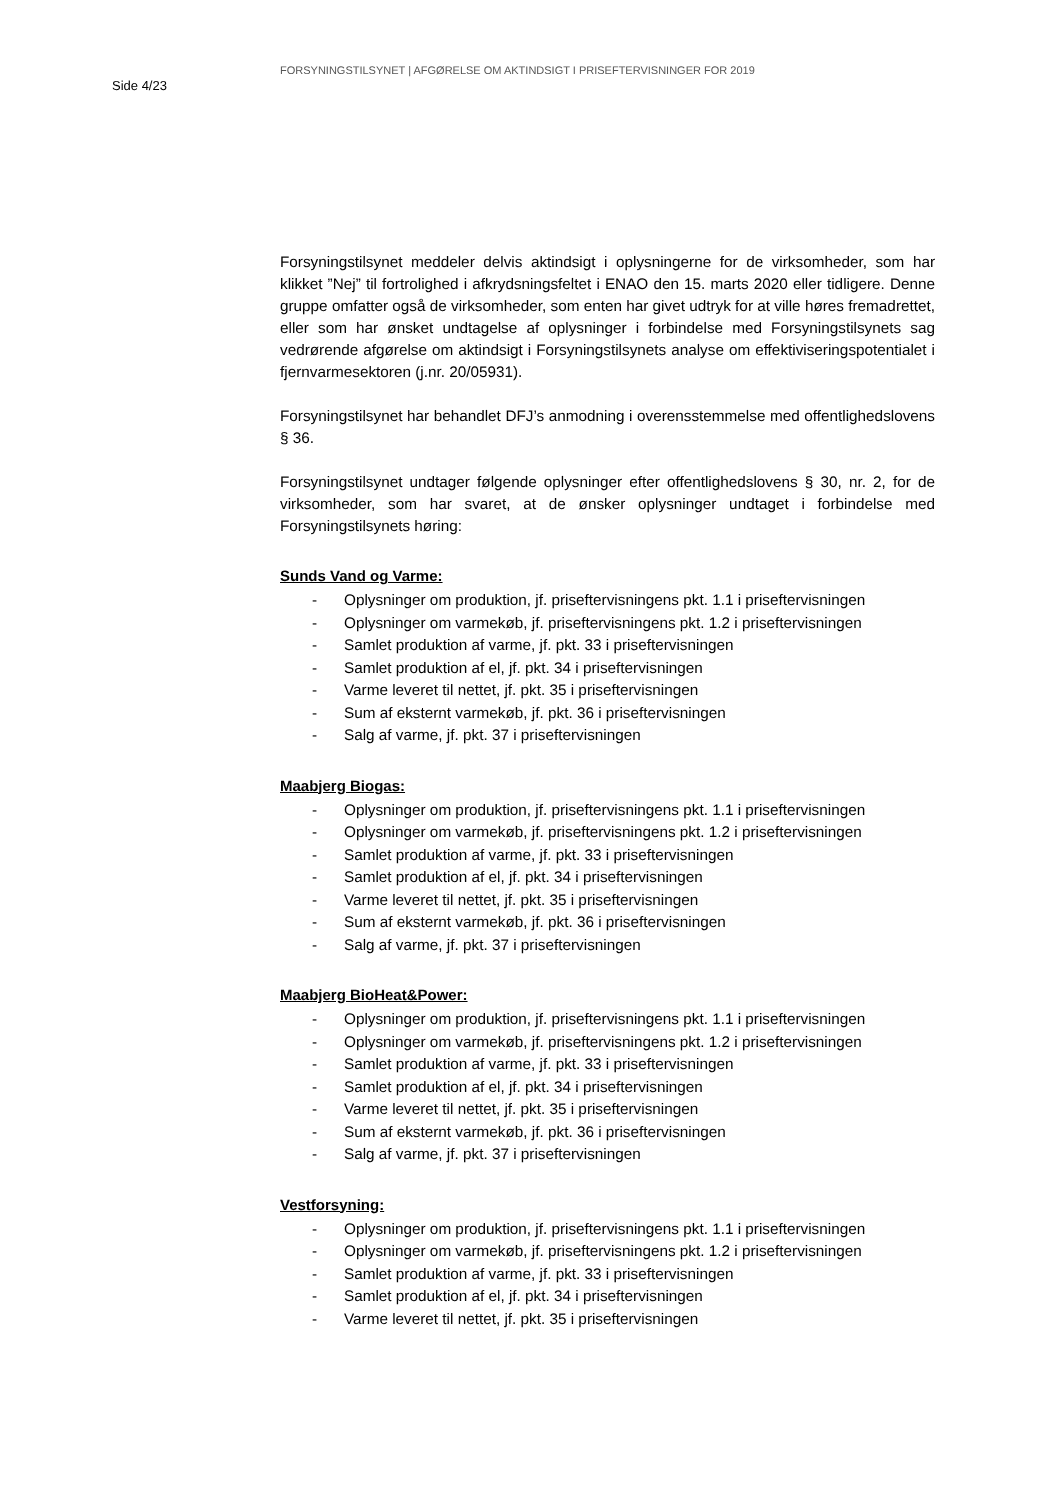Side 4/23
FORSYNINGSTILSYNET | AFGØRELSE OM AKTINDSIGT I PRISEFTERVISNINGER FOR 2019
Forsyningstilsynet meddeler delvis aktindsigt i oplysningerne for de virksomheder, som har klikket ”Nej” til fortrolighed i afkrydsningsfeltet i ENAO den 15. marts 2020 eller tidligere. Denne gruppe omfatter også de virksomheder, som enten har givet udtryk for at ville høres fremadrettet, eller som har ønsket undtagelse af oplysninger i forbindelse med Forsyningstilsynets sag vedrørende afgørelse om aktindsigt i Forsyningstilsynets analyse om effektiviseringspotentialet i fjernvarmesektoren (j.nr. 20/05931).
Forsyningstilsynet har behandlet DFJ’s anmodning i overensstemmelse med offentlighedslovens § 36.
Forsyningstilsynet undtager følgende oplysninger efter offentlighedslovens § 30, nr. 2, for de virksomheder, som har svaret, at de ønsker oplysninger undtaget i forbindelse med Forsyningstilsynets høring:
Sunds Vand og Varme:
- Oplysninger om produktion, jf. priseftervisningens pkt. 1.1 i priseftervisningen
- Oplysninger om varmekøb, jf. priseftervisningens pkt. 1.2 i priseftervisningen
- Samlet produktion af varme, jf. pkt. 33 i priseftervisningen
- Samlet produktion af el, jf. pkt. 34 i priseftervisningen
- Varme leveret til nettet, jf. pkt. 35 i priseftervisningen
- Sum af eksternt varmekøb, jf. pkt. 36 i priseftervisningen
- Salg af varme, jf. pkt. 37 i priseftervisningen
Maabjerg Biogas:
- Oplysninger om produktion, jf. priseftervisningens pkt. 1.1 i priseftervisningen
- Oplysninger om varmekøb, jf. priseftervisningens pkt. 1.2 i priseftervisningen
- Samlet produktion af varme, jf. pkt. 33 i priseftervisningen
- Samlet produktion af el, jf. pkt. 34 i priseftervisningen
- Varme leveret til nettet, jf. pkt. 35 i priseftervisningen
- Sum af eksternt varmekøb, jf. pkt. 36 i priseftervisningen
- Salg af varme, jf. pkt. 37 i priseftervisningen
Maabjerg BioHeat&Power:
- Oplysninger om produktion, jf. priseftervisningens pkt. 1.1 i priseftervisningen
- Oplysninger om varmekøb, jf. priseftervisningens pkt. 1.2 i priseftervisningen
- Samlet produktion af varme, jf. pkt. 33 i priseftervisningen
- Samlet produktion af el, jf. pkt. 34 i priseftervisningen
- Varme leveret til nettet, jf. pkt. 35 i priseftervisningen
- Sum af eksternt varmekøb, jf. pkt. 36 i priseftervisningen
- Salg af varme, jf. pkt. 37 i priseftervisningen
Vestforsyning:
- Oplysninger om produktion, jf. priseftervisningens pkt. 1.1 i priseftervisningen
- Oplysninger om varmekøb, jf. priseftervisningens pkt. 1.2 i priseftervisningen
- Samlet produktion af varme, jf. pkt. 33 i priseftervisningen
- Samlet produktion af el, jf. pkt. 34 i priseftervisningen
- Varme leveret til nettet, jf. pkt. 35 i priseftervisningen